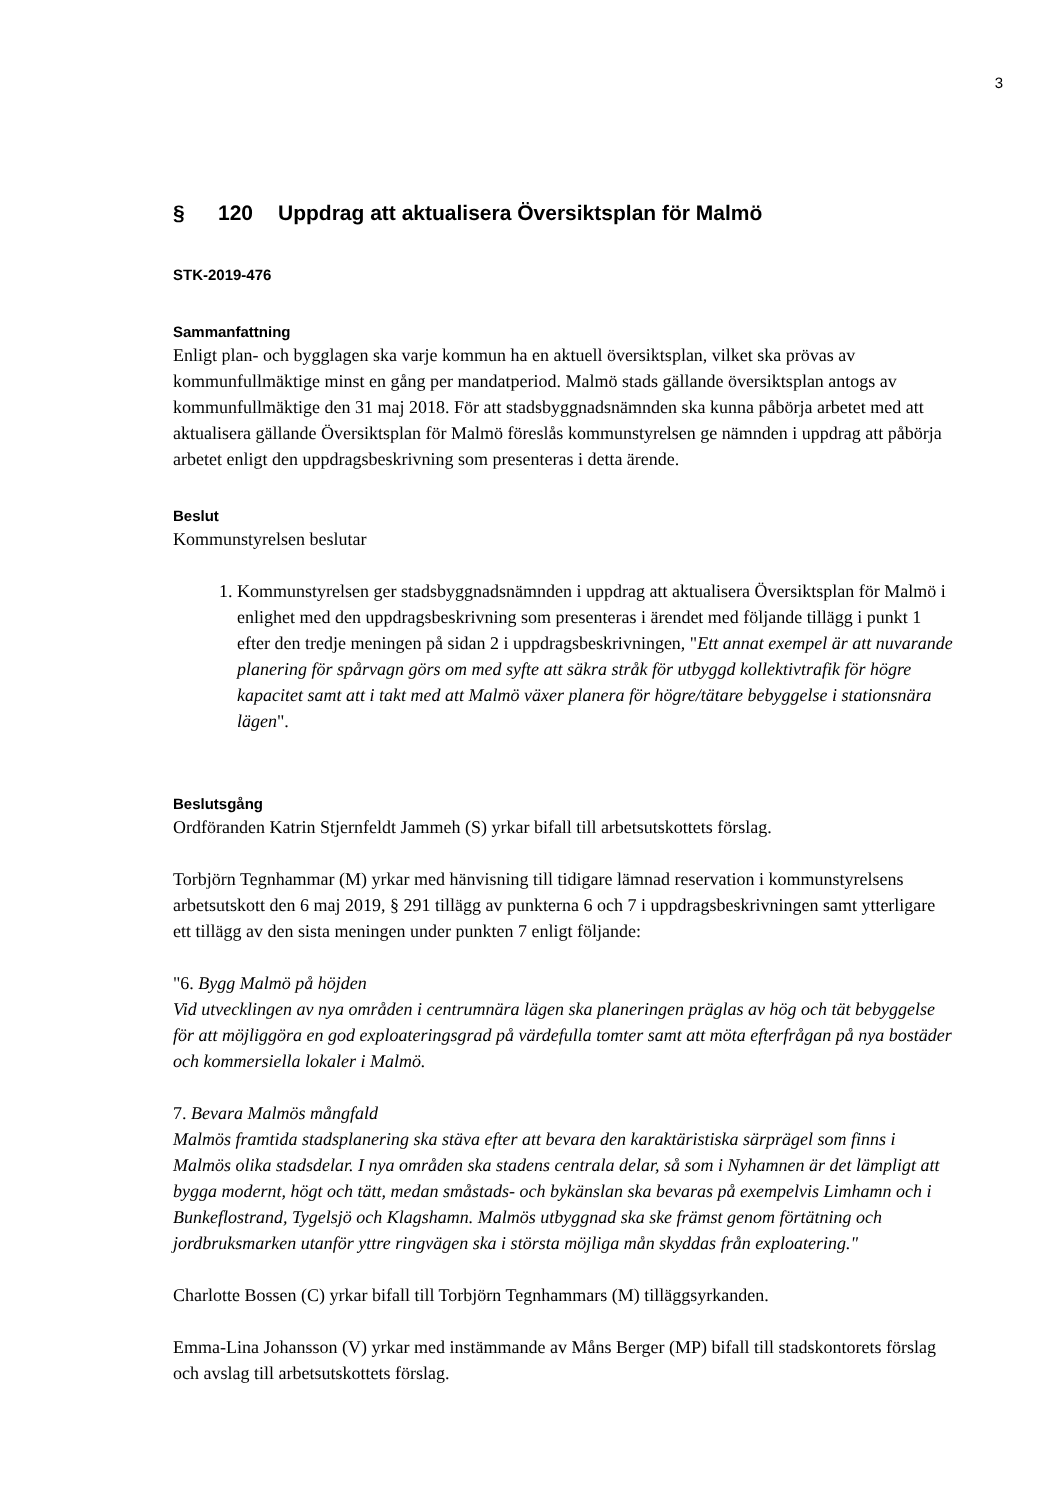3
§ 120 Uppdrag att aktualisera Översiktsplan för Malmö
STK-2019-476
Sammanfattning
Enligt plan- och bygglagen ska varje kommun ha en aktuell översiktsplan, vilket ska prövas av kommunfullmäktige minst en gång per mandatperiod. Malmö stads gällande översiktsplan antogs av kommunfullmäktige den 31 maj 2018. För att stadsbyggnadsnämnden ska kunna påbörja arbetet med att aktualisera gällande Översiktsplan för Malmö föreslås kommunstyrelsen ge nämnden i uppdrag att påbörja arbetet enligt den uppdragsbeskrivning som presenteras i detta ärende.
Beslut
Kommunstyrelsen beslutar
1. Kommunstyrelsen ger stadsbyggnadsnämnden i uppdrag att aktualisera Översiktsplan för Malmö i enlighet med den uppdragsbeskrivning som presenteras i ärendet med följande tillägg i punkt 1 efter den tredje meningen på sidan 2 i uppdragsbeskrivningen, "Ett annat exempel är att nuvarande planering för spårvagn görs om med syfte att säkra stråk för utbyggd kollektivtrafik för högre kapacitet samt att i takt med att Malmö växer planera för högre/tätare bebyggelse i stationsnära lägen".
Beslutsgång
Ordföranden Katrin Stjernfeldt Jammeh (S) yrkar bifall till arbetsutskottets förslag.
Torbjörn Tegnhammar (M) yrkar med hänvisning till tidigare lämnad reservation i kommunstyrelsens arbetsutskott den 6 maj 2019, § 291 tillägg av punkterna 6 och 7 i uppdragsbeskrivningen samt ytterligare ett tillägg av den sista meningen under punkten 7 enligt följande:
"6. Bygg Malmö på höjden
Vid utvecklingen av nya områden i centrumnära lägen ska planeringen präglas av hög och tät bebyggelse för att möjliggöra en god exploateringsgrad på värdefulla tomter samt att möta efterfrågan på nya bostäder och kommersiella lokaler i Malmö.
7. Bevara Malmös mångfald
Malmös framtida stadsplanering ska stäva efter att bevara den karaktäristiska särprägel som finns i Malmös olika stadsdelar. I nya områden ska stadens centrala delar, så som i Nyhamnen är det lämpligt att bygga modernt, högt och tätt, medan småstads- och bykänslan ska bevaras på exempelvis Limhamn och i Bunkeflostrand, Tygelsjö och Klagshamn. Malmös utbyggnad ska ske främst genom förtätning och jordbruksmarken utanför yttre ringvägen ska i största möjliga mån skyddas från exploatering."
Charlotte Bossen (C) yrkar bifall till Torbjörn Tegnhammars (M) tilläggsyrkanden.
Emma-Lina Johansson (V) yrkar med instämmande av Måns Berger (MP) bifall till stadskontorets förslag och avslag till arbetsutskottets förslag.